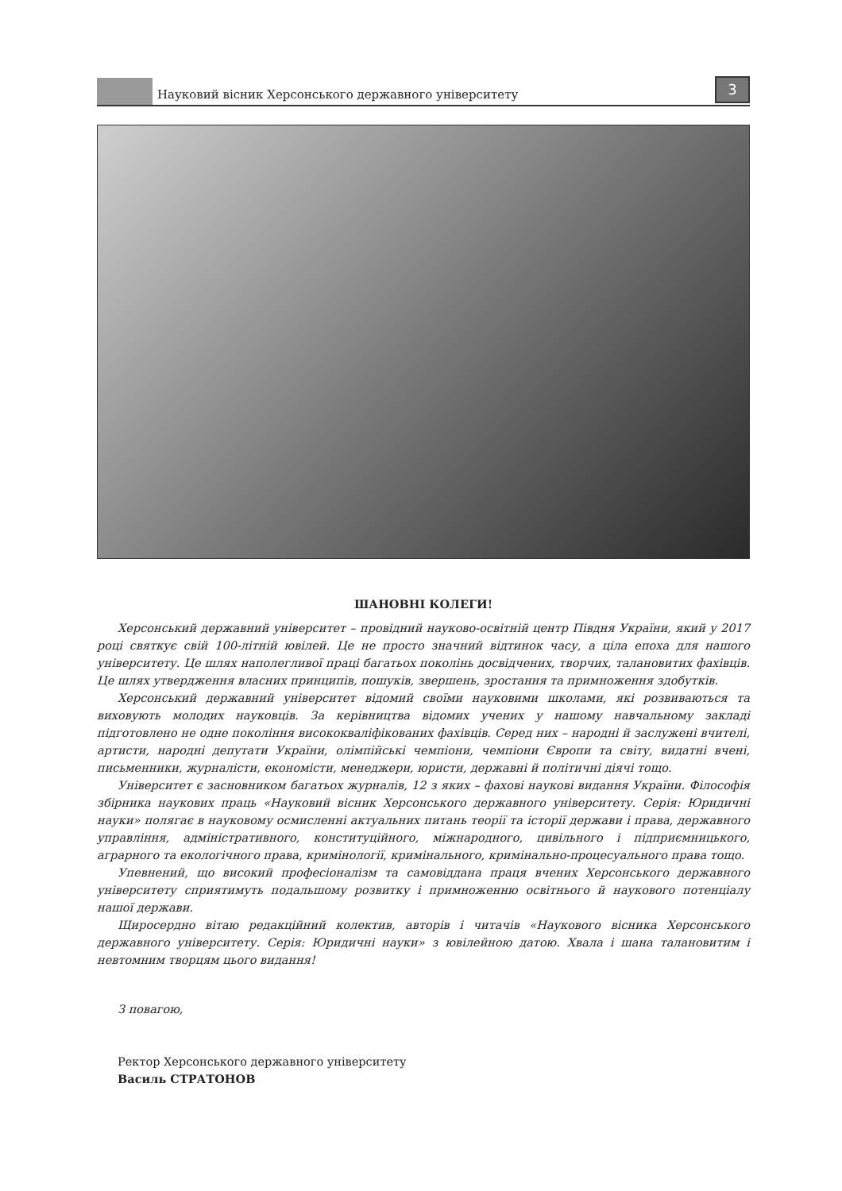Науковий вісник Херсонського державного університету
3
ШАНОВНІ КОЛЕГИ!
Херсонський державний університет – провідний науково-освітній центр Півдня України, який у 2017 році святкує свій 100-літній ювілей. Це не просто значний відтинок часу, а ціла епоха для нашого університету. Це шлях наполегливої праці багатьох поколінь досвідчених, творчих, талановитих фахівців. Це шлях утвердження власних принципів, пошуків, звершень, зростання та примноження здобутків.
Херсонський державний університет відомий своїми науковими школами, які розвиваються та виховують молодих науковців. За керівництва відомих учених у нашому навчальному закладі підготовлено не одне покоління висококваліфікованих фахівців. Серед них – народні й заслужені вчителі, артисти, народні депутати України, олімпійські чемпіони, чемпіони Європи та світу, видатні вчені, письменники, журналісти, економісти, менеджери, юристи, державні й політичні діячі тощо.
Університет є засновником багатьох журналів, 12 з яких – фахові наукові видання України. Філософія збірника наукових праць «Науковий вісник Херсонського державного університету. Серія: Юридичні науки» полягає в науковому осмисленні актуальних питань теорії та історії держави і права, державного управління, адміністративного, конституційного, міжнародного, цивільного і підприємницького, аграрного та екологічного права, кримінології, кримінального, кримінально-процесуального права тощо.
Упевнений, що високий професіоналізм та самовіддана праця вчених Херсонського державного університету сприятимуть подальшому розвитку і примноженню освітнього й наукового потенціалу нашої держави.
Щиросердно вітаю редакційний колектив, авторів і читачів «Наукового вісника Херсонського державного університету. Серія: Юридичні науки» з ювілейною датою. Хвала і шана талановитим і невтомним творцям цього видання!
З повагою,
Ректор Херсонського державного університету
Василь СТРАТОНОВ